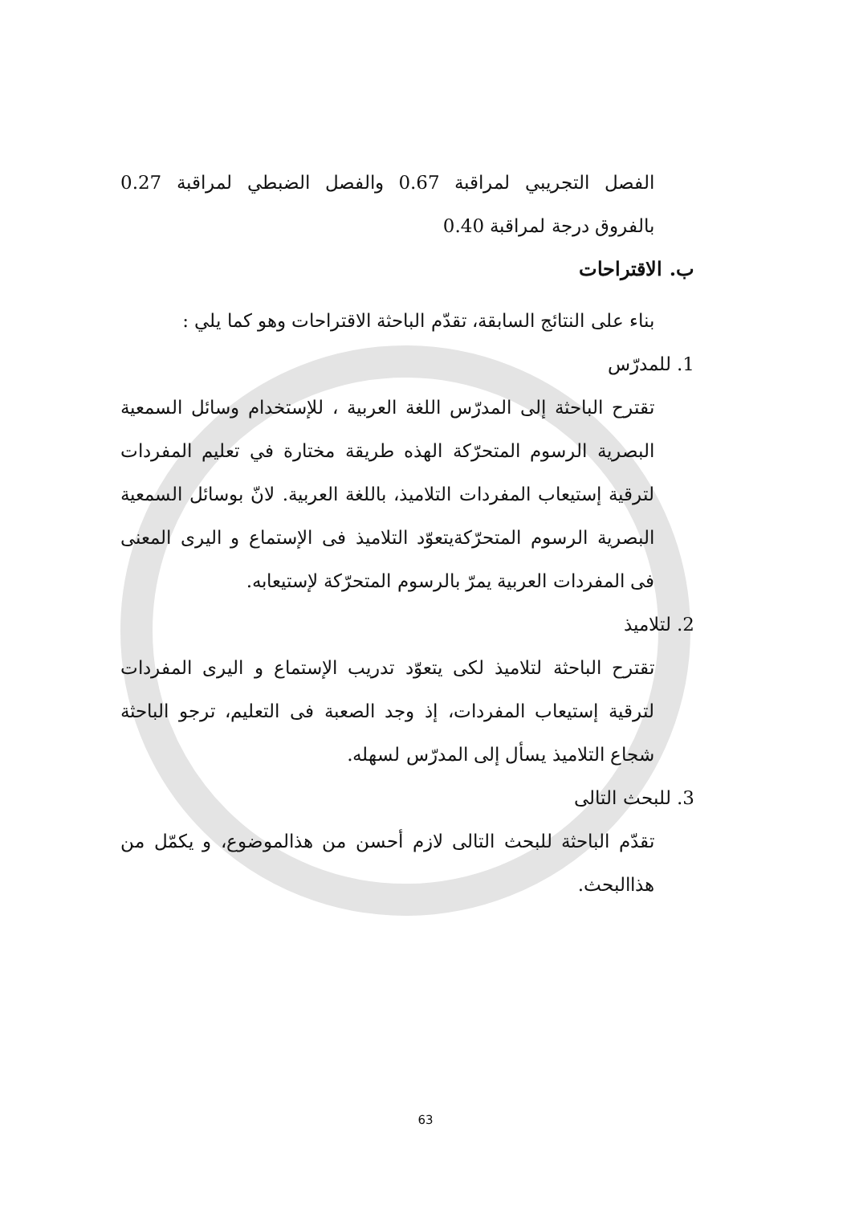الفصل التجريبي لمراقبة 0.67 والفصل الضبطي لمراقبة 0.27 بالفروق درجة لمراقبة 0.40
ب. الاقتراحات
بناء على النتائج السابقة، تقدّم الباحثة الاقتراحات وهو كما يلي :
1. للمدرّس
تقترح الباحثة إلى المدرّس اللغة العربية ، للإستخدام وسائل السمعية البصرية الرسوم المتحرّكة الهذه طريقة مختارة في تعليم المفردات لترقية إستيعاب المفردات التلاميذ، باللغة العربية. لانّ بوسائل السمعية البصرية الرسوم المتحرّكةيتعوّد التلاميذ فى الإستماع و اليرى المعنى فى المفردات العربية يمرّ بالرسوم المتحرّكة لإستيعابه.
2. لتلاميذ
تقترح الباحثة لتلاميذ لكى يتعوّد تدريب الإستماع و اليرى المفردات لترقية إستيعاب المفردات، إذ وجد الصعبة فى التعليم، ترجو الباحثة شجاع التلاميذ يسأل إلى المدرّس لسهله.
3. للبحث التالى
تقدّم الباحثة للبحث التالى لازم أحسن من هذالموضوع، و يكمّل من هذاالبحث.
63